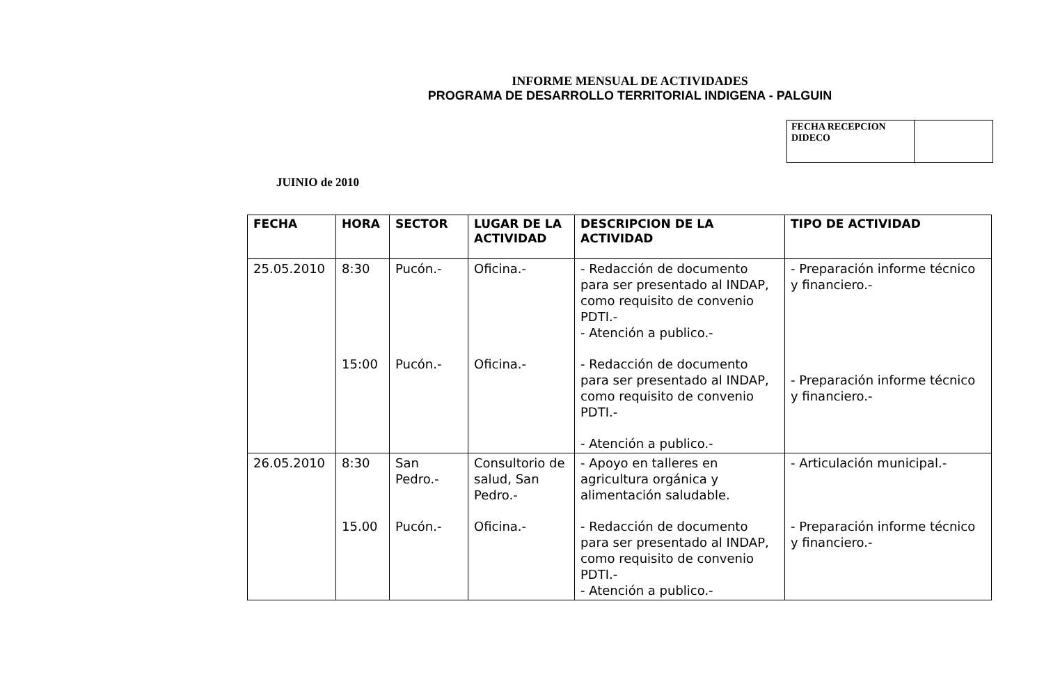INFORME MENSUAL DE ACTIVIDADES
PROGRAMA DE DESARROLLO TERRITORIAL INDIGENA - PALGUIN
| FECHA RECEPCION DIDECO | |
JUINIO de 2010
| FECHA | HORA | SECTOR | LUGAR DE LA ACTIVIDAD | DESCRIPCION DE LA ACTIVIDAD | TIPO DE ACTIVIDAD |
| --- | --- | --- | --- | --- | --- |
| 25.05.2010 | 8:30 15:00 | Pucón.- Pucón.- | Oficina.- Oficina.- | - Redacción de documento para ser presentado al INDAP, como requisito de convenio PDTI.- - Atención a publico.- - Redacción de documento para ser presentado al INDAP, como requisito de convenio PDTI.- - Atención a publico.- | - Preparación informe técnico y financiero.- - Preparación informe técnico y financiero.- |
| 26.05.2010 | 8:30 15.00 | San Pedro.- Pucón.- | Consultorio de salud, San Pedro.- Oficina.- | - Apoyo en talleres en agricultura orgánica y alimentación saludable. - Redacción de documento para ser presentado al INDAP, como requisito de convenio PDTI.- - Atención a publico.- | - Articulación municipal.- - Preparación informe técnico y financiero.- |